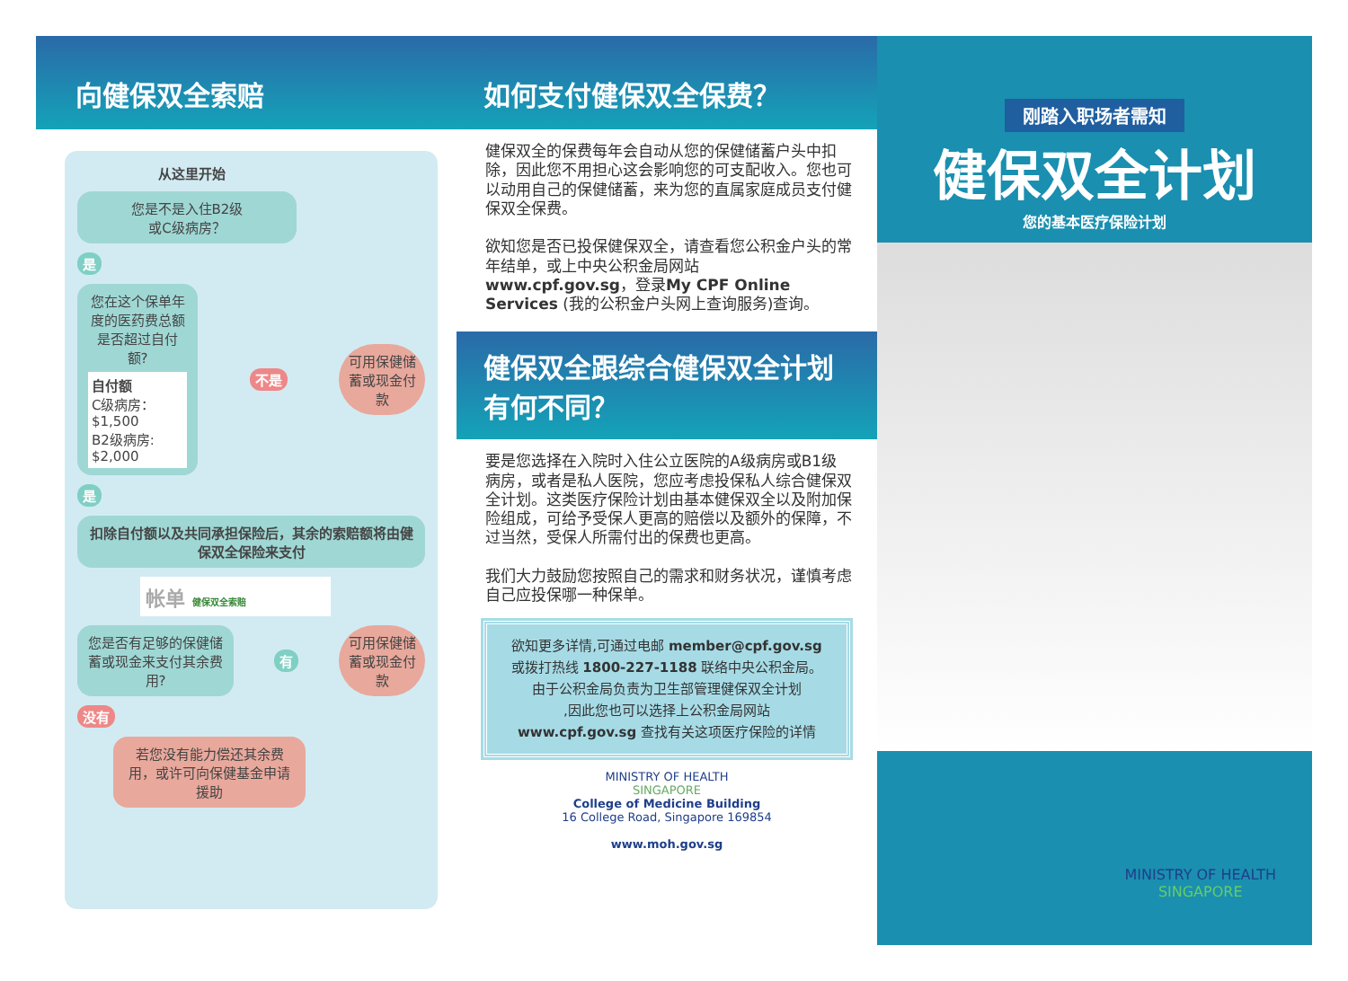向健保双全索赔
从这里开始
您是不是入住B2级
或C级病房？
是
您在这个保单年度的医药费总额是否超过自付额?
自付额
C级病房：$1,500
B2级病房: $2,000
不是 可用保健储蓄或现金付款
是
扣除自付额以及共同承担保险后，其余的索赔额将由健保双全保险来支付
帐单 健保双全索赔
您是否有足够的保健储蓄或现金来支付其余费用?
有 可用保健储蓄或现金付款
没有
若您没有能力偿还其余费用，或许可向保健基金申请援助
如何支付健保双全保费？
健保双全的保费每年会自动从您的保健储蓄户头中扣除，因此您不用担心这会影响您的可支配收入。您也可以动用自己的保健储蓄，来为您的直属家庭成员支付健保双全保费。
欲知您是否已投保健保双全，请查看您公积金户头的常年结单，或上中央公积金局网站 www.cpf.gov.sg，登录My CPF Online Services (我的公积金户头网上查询服务)查询。
健保双全跟综合健保双全计划有何不同？
要是您选择在入院时入住公立医院的A级病房或B1级病房，或者是私人医院，您应考虑投保私人综合健保双全计划。这类医疗保险计划由基本健保双全以及附加保险组成，可给予受保人更高的赔偿以及额外的保障，不过当然，受保人所需付出的保费也更高。
我们大力鼓励您按照自己的需求和财务状况，谨慎考虑自己应投保哪一种保单。
欲知更多详情,可通过电邮 member@cpf.gov.sg
或拨打热线 1800-227-1188 联络中央公积金局。
由于公积金局负责为卫生部管理健保双全计划
,因此您也可以选择上公积金局网站
www.cpf.gov.sg 查找有关这项医疗保险的详情
MINISTRY OF HEALTH
SINGAPORE
College of Medicine Building
16 College Road, Singapore 169854
www.moh.gov.sg
刚踏入职场者需知
健保双全计划
您的基本医疗保险计划
MINISTRY OF HEALTH
SINGAPORE